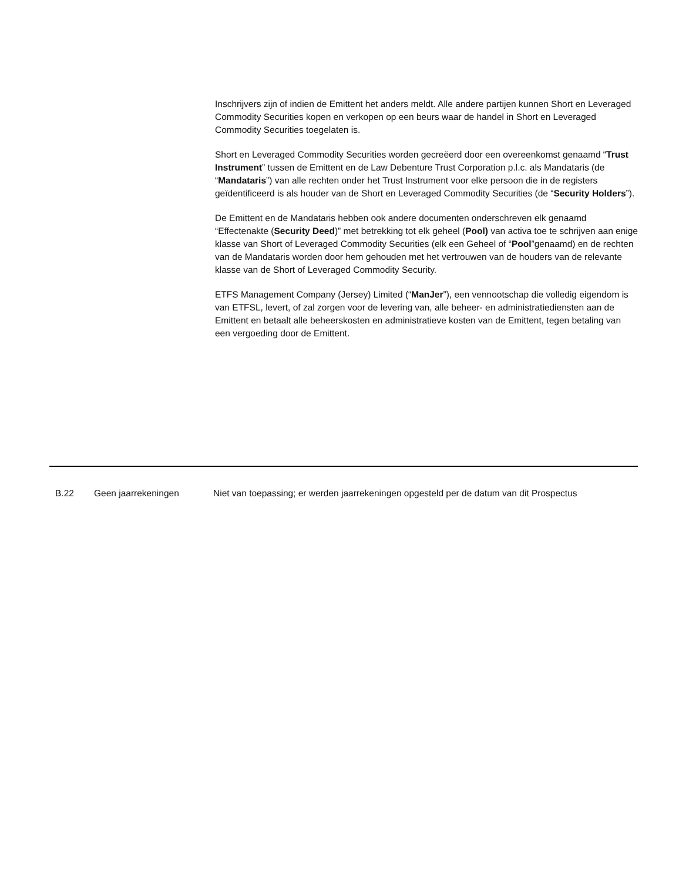Inschrijvers zijn of indien de Emittent het anders meldt. Alle andere partijen kunnen Short en Leveraged Commodity Securities kopen en verkopen op een beurs waar de handel in Short en Leveraged Commodity Securities toegelaten is.
Short en Leveraged Commodity Securities worden gecreëerd door een overeenkomst genaamd “Trust Instrument” tussen de Emittent en de Law Debenture Trust Corporation p.l.c. als Mandataris (de “Mandataris”) van alle rechten onder het Trust Instrument voor elke persoon die in de registers geïdentificeerd is als houder van de Short en Leveraged Commodity Securities (de “Security Holders”).
De Emittent en de Mandataris hebben ook andere documenten onderschreven elk genaamd “Effectenakte (Security Deed)” met betrekking tot elk geheel (Pool) van activa toe te schrijven aan enige klasse van Short of Leveraged Commodity Securities (elk een Geheel of “Pool”genaamd) en de rechten van de Mandataris worden door hem gehouden met het vertrouwen van de houders van de relevante klasse van de Short of Leveraged Commodity Security.
ETFS Management Company (Jersey) Limited (“ManJer”), een vennootschap die volledig eigendom is van ETFSL, levert, of zal zorgen voor de levering van, alle beheer- en administratiediensten aan de Emittent en betaalt alle beheerskosten en administratieve kosten van de Emittent, tegen betaling van een vergoeding door de Emittent.
| B.22 | Geen jaarrekeningen | Niet van toepassing; er werden jaarrekeningen opgesteld per de datum van dit Prospectus |